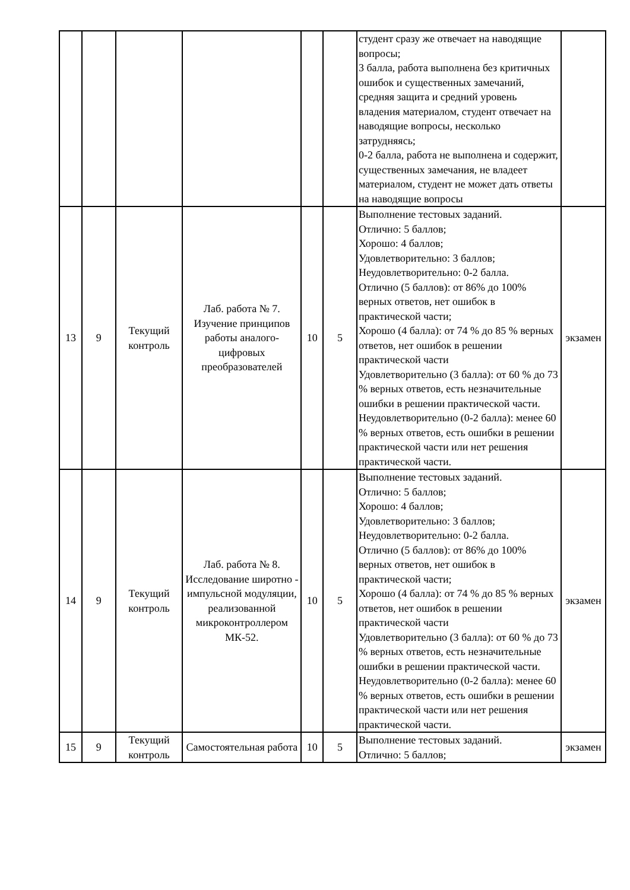| | | | | | | студент сразу же отвечает на наводящие вопросы; 3 балла, работа выполнена без критичных ошибок и существенных замечаний, средняя защита и средний уровень владения материалом, студент отвечает на наводящие вопросы, несколько затрудняясь; 0-2 балла, работа не выполнена и содержит, существенных замечания, не владеет материалом, студент не может дать ответы на наводящие вопросы | |
| 13 | 9 | Текущий контроль | Лаб. работа № 7. Изучение принципов работы аналого-цифровых преобразователей | 10 | 5 | Выполнение тестовых заданий. Отлично: 5 баллов; Хорошо: 4 баллов; Удовлетворительно: 3 баллов; Неудовлетворительно: 0-2 балла. Отлично (5 баллов): от 86% до 100% верных ответов, нет ошибок в практической части; Хорошо (4 балла): от 74 % до 85 % верных ответов, нет ошибок в решении практической части Удовлетворительно (3 балла): от 60 % до 73 % верных ответов, есть незначительные ошибки в решении практической части. Неудовлетворительно (0-2 балла): менее 60 % верных ответов, есть ошибки в решении практической части или нет решения практической части. | экзамен |
| 14 | 9 | Текущий контроль | Лаб. работа № 8. Исследование широтно - импульсной модуляции, реализованной микроконтроллером МК-52. | 10 | 5 | Выполнение тестовых заданий. Отлично: 5 баллов; Хорошо: 4 баллов; Удовлетворительно: 3 баллов; Неудовлетворительно: 0-2 балла. Отлично (5 баллов): от 86% до 100% верных ответов, нет ошибок в практической части; Хорошо (4 балла): от 74 % до 85 % верных ответов, нет ошибок в решении практической части Удовлетворительно (3 балла): от 60 % до 73 % верных ответов, есть незначительные ошибки в решении практической части. Неудовлетворительно (0-2 балла): менее 60 % верных ответов, есть ошибки в решении практической части или нет решения практической части. | экзамен |
| 15 | 9 | Текущий контроль | Самостоятельная работа | 10 | 5 | Выполнение тестовых заданий. Отлично: 5 баллов; | экзамен |